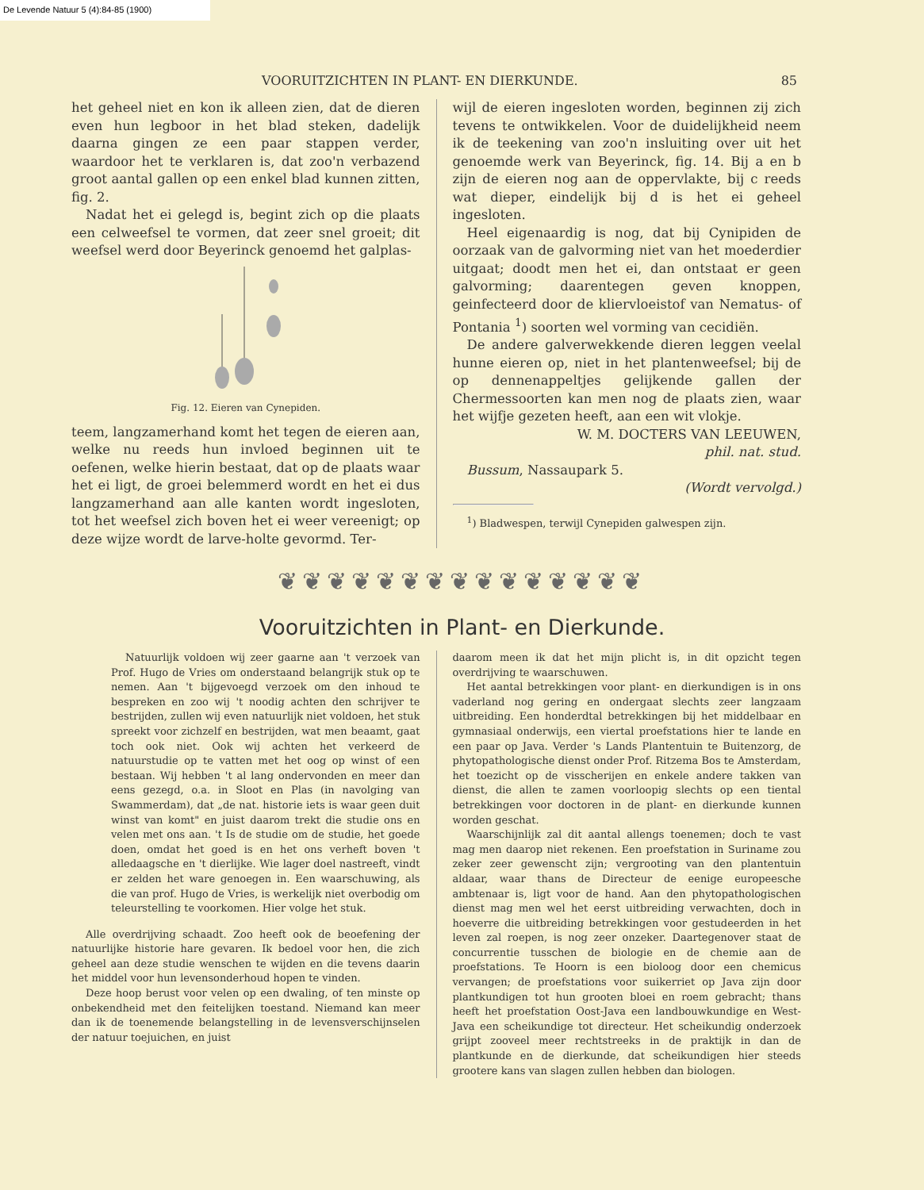De Levende Natuur 5 (4):84-85 (1900)
VOORUITZICHTEN IN PLANT- EN DIERKUNDE. 85
het geheel niet en kon ik alleen zien, dat de dieren even hun legboor in het blad steken, dadelijk daarna gingen ze een paar stappen verder, waardoor het te verklaren is, dat zoo'n verbazend groot aantal gallen op een enkel blad kunnen zitten, fig. 2.
Nadat het ei gelegd is, begint zich op die plaats een celweefsel te vormen, dat zeer snel groeit; dit weefsel werd door Beyerinck genoemd het galplas-
Fig. 12. Eieren van Cynepiden.
teem, langzamerhand komt het tegen de eieren aan, welke nu reeds hun invloed beginnen uit te oefenen, welke hierin bestaat, dat op de plaats waar het ei ligt, de groei belemmerd wordt en het ei dus langzamerhand aan alle kanten wordt ingesloten, tot het weefsel zich boven het ei weer vereenigt; op deze wijze wordt de larve-holte gevormd. Ter-
wijl de eieren ingesloten worden, beginnen zij zich tevens te ontwikkelen. Voor de duidelijkheid neem ik de teekening van zoo'n insluiting over uit het genoemde werk van Beyerinck, fig. 14. Bij a en b zijn de eieren nog aan de oppervlakte, bij c reeds wat dieper, eindelijk bij d is het ei geheel ingesloten.
Heel eigenaardig is nog, dat bij Cynipiden de oorzaak van de galvorming niet van het moederdier uitgaat; doodt men het ei, dan ontstaat er geen galvorming; daarentegen geven knoppen, geinfecteerd door de kliervloeistof van Nematus- of Pontania <sup>1</sup>) soorten wel vorming van cecidiën.
De andere galverwekkende dieren leggen veelal hunne eieren op, niet in het plantenweefsel; bij de op dennenappeltjes gelijkende gallen der Chermessoorten kan men nog de plaats zien, waar het wijfje gezeten heeft, aan een wit vlokje.
W. M. DOCTERS VAN LEEUWEN,
phil. nat. stud.
Bussum, Nassaupark 5.
(Wordt vervolgd.)
<sup>1</sup>) Bladwespen, terwijl Cynepiden galwespen zijn.
❦❦❦❦❦❦❦❦❦❦❦❦❦❦❦
Vooruitzichten in Plant- en Dierkunde.
Natuurlijk voldoen wij zeer gaarne aan 't verzoek van Prof. Hugo de Vries om onderstaand belangrijk stuk op te nemen. Aan 't bijgevoegd verzoek om den inhoud te bespreken en zoo wij 't noodig achten den schrijver te bestrijden, zullen wij even natuurlijk niet voldoen, het stuk spreekt voor zichzelf en bestrijden, wat men beaamt, gaat toch ook niet. Ook wij achten het verkeerd de natuurstudie op te vatten met het oog op winst of een bestaan. Wij hebben 't al lang ondervonden en meer dan eens gezegd, o.a. in Sloot en Plas (in navolging van Swammerdam), dat „de nat. historie iets is waar geen duit winst van komt" en juist daarom trekt die studie ons en velen met ons aan. 't Is de studie om de studie, het goede doen, omdat het goed is en het ons verheft boven 't alledaagsche en 't dierlijke. Wie lager doel nastreeft, vindt er zelden het ware genoegen in. Een waarschuwing, als die van prof. Hugo de Vries, is werkelijk niet overbodig om teleurstelling te voorkomen. Hier volge het stuk.
Alle overdrijving schaadt. Zoo heeft ook de beoefening der natuurlijke historie hare gevaren. Ik bedoel voor hen, die zich geheel aan deze studie wenschen te wijden en die tevens daarin het middel voor hun levensonderhoud hopen te vinden.
Deze hoop berust voor velen op een dwaling, of ten minste op onbekendheid met den feitelijken toestand. Niemand kan meer dan ik de toenemende belangstelling in de levensverschijnselen der natuur toejuichen, en juist
daarom meen ik dat het mijn plicht is, in dit opzicht tegen overdrijving te waarschuwen.
Het aantal betrekkingen voor plant- en dierkundigen is in ons vaderland nog gering en ondergaat slechts zeer langzaam uitbreiding. Een honderdtal betrekkingen bij het middelbaar en gymnasiaal onderwijs, een viertal proefstations hier te lande en een paar op Java. Verder 's Lands Plantentuin te Buitenzorg, de phytopathologische dienst onder Prof. Ritzema Bos te Amsterdam, het toezicht op de visscherijen en enkele andere takken van dienst, die allen te zamen voorloopig slechts op een tiental betrekkingen voor doctoren in de plant- en dierkunde kunnen worden geschat.
Waarschijnlijk zal dit aantal allengs toenemen; doch te vast mag men daarop niet rekenen. Een proefstation in Suriname zou zeker zeer gewenscht zijn; vergrooting van den plantentuin aldaar, waar thans de Directeur de eenige europeesche ambtenaar is, ligt voor de hand. Aan den phytopathologischen dienst mag men wel het eerst uitbreiding verwachten, doch in hoeverre die uitbreiding betrekkingen voor gestudeerden in het leven zal roepen, is nog zeer onzeker. Daartegenover staat de concurrentie tusschen de biologie en de chemie aan de proefstations. Te Hoorn is een bioloog door een chemicus vervangen; de proefstations voor suikerriet op Java zijn door plantkundigen tot hun grooten bloei en roem gebracht; thans heeft het proefstation Oost-Java een landbouwkundige en West-Java een scheikundige tot directeur. Het scheikundig onderzoek grijpt zooveel meer rechtstreeks in de praktijk in dan de plantkunde en de dierkunde, dat scheikundigen hier steeds grootere kans van slagen zullen hebben dan biologen.